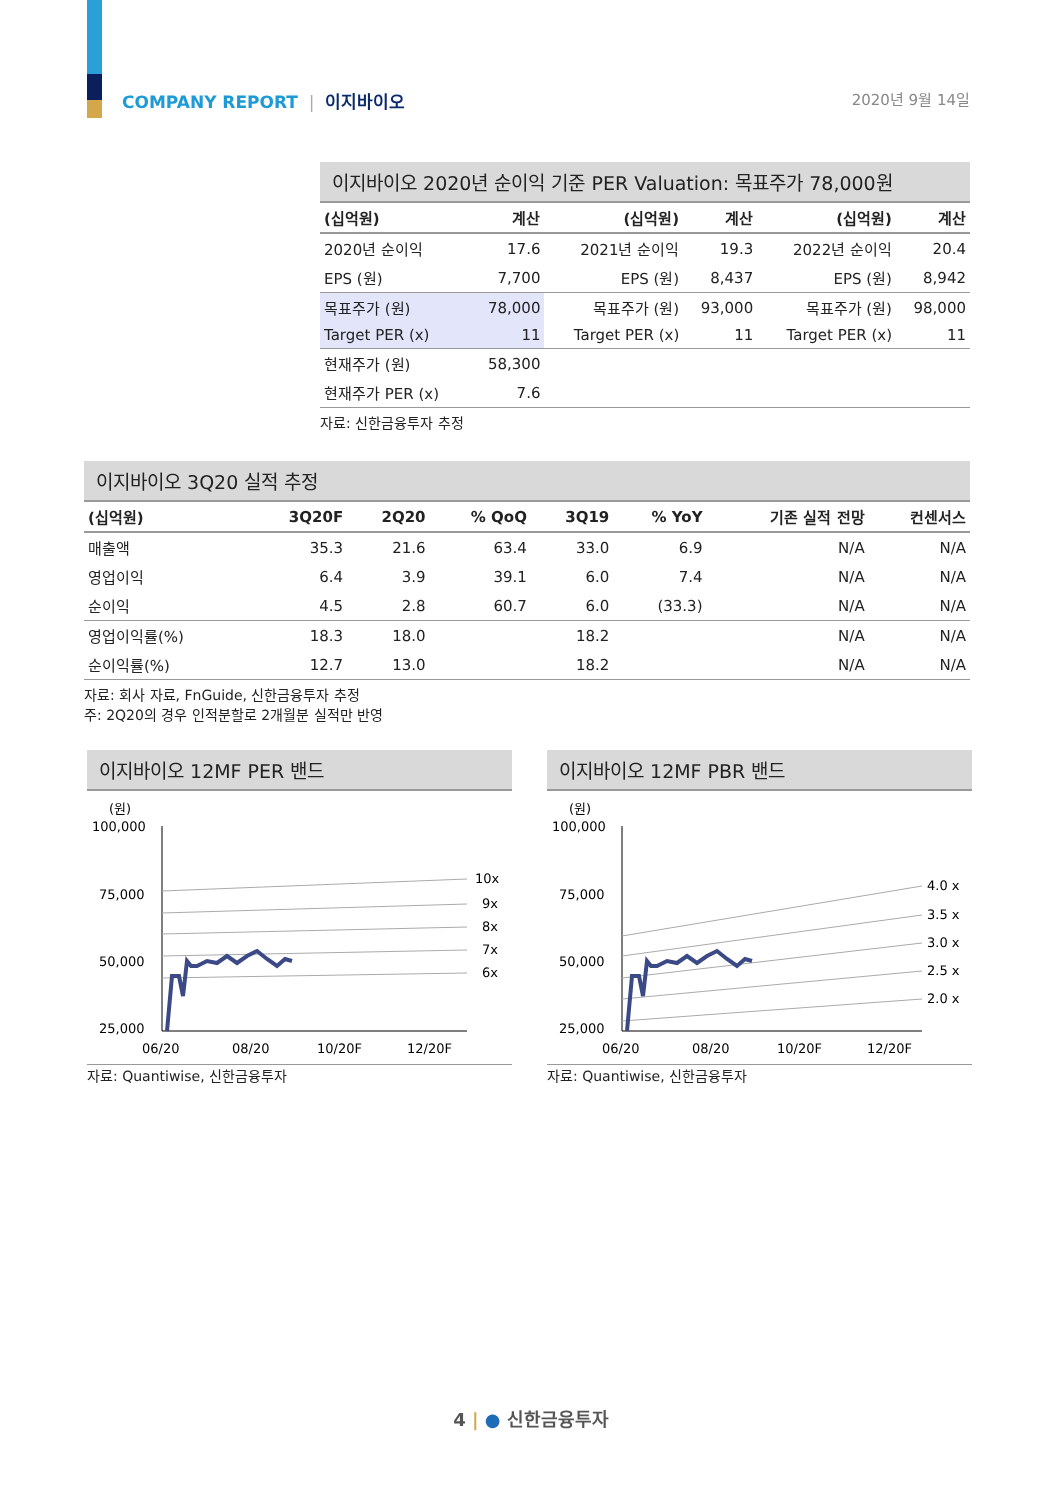COMPANY REPORT | 이지바이오 2020년 9월 14일
이지바이오 2020년 순이익 기준 PER Valuation: 목표주가 78,000원
| (십억원) | 계산 | (십억원) | 계산 | (십억원) | 계산 |
| --- | --- | --- | --- | --- | --- |
| 2020년 순이익 | 17.6 | 2021년 순이익 | 19.3 | 2022년 순이익 | 20.4 |
| EPS (원) | 7,700 | EPS (원) | 8,437 | EPS (원) | 8,942 |
| 목표주가 (원) | 78,000 | 목표주가 (원) | 93,000 | 목표주가 (원) | 98,000 |
| Target PER (x) | 11 | Target PER (x) | 11 | Target PER (x) | 11 |
| 현재주가 (원) | 58,300 | | | | |
| 현재주가 PER (x) | 7.6 | | | | |
자료: 신한금융투자 추정
이지바이오 3Q20 실적 추정
| (십억원) | 3Q20F | 2Q20 | % QoQ | 3Q19 | % YoY | 기존 실적 전망 | 컨센서스 |
| --- | --- | --- | --- | --- | --- | --- | --- |
| 매출액 | 35.3 | 21.6 | 63.4 | 33.0 | 6.9 | N/A | N/A |
| 영업이익 | 6.4 | 3.9 | 39.1 | 6.0 | 7.4 | N/A | N/A |
| 순이익 | 4.5 | 2.8 | 60.7 | 6.0 | (33.3) | N/A | N/A |
| 영업이익률(%) | 18.3 | 18.0 | | 18.2 | | N/A | N/A |
| 순이익률(%) | 12.7 | 13.0 | | 18.2 | | N/A | N/A |
자료: 회사 자료, FnGuide, 신한금융투자 추정
주: 2Q20의 경우 인적분할로 2개월분 실적만 반영
이지바이오 12MF PER 밴드
(원)
100,000
75,000
50,000
25,000
10x
9x
8x
7x
6x
06/20
08/20
10/20F
12/20F
자료: Quantiwise, 신한금융투자
이지바이오 12MF PBR 밴드
(원)
100,000
75,000
50,000
25,000
4.0 x
3.5 x
3.0 x
2.5 x
2.0 x
06/20
08/20
10/20F
12/20F
자료: Quantiwise, 신한금융투자
4 | ● 신한금융투자